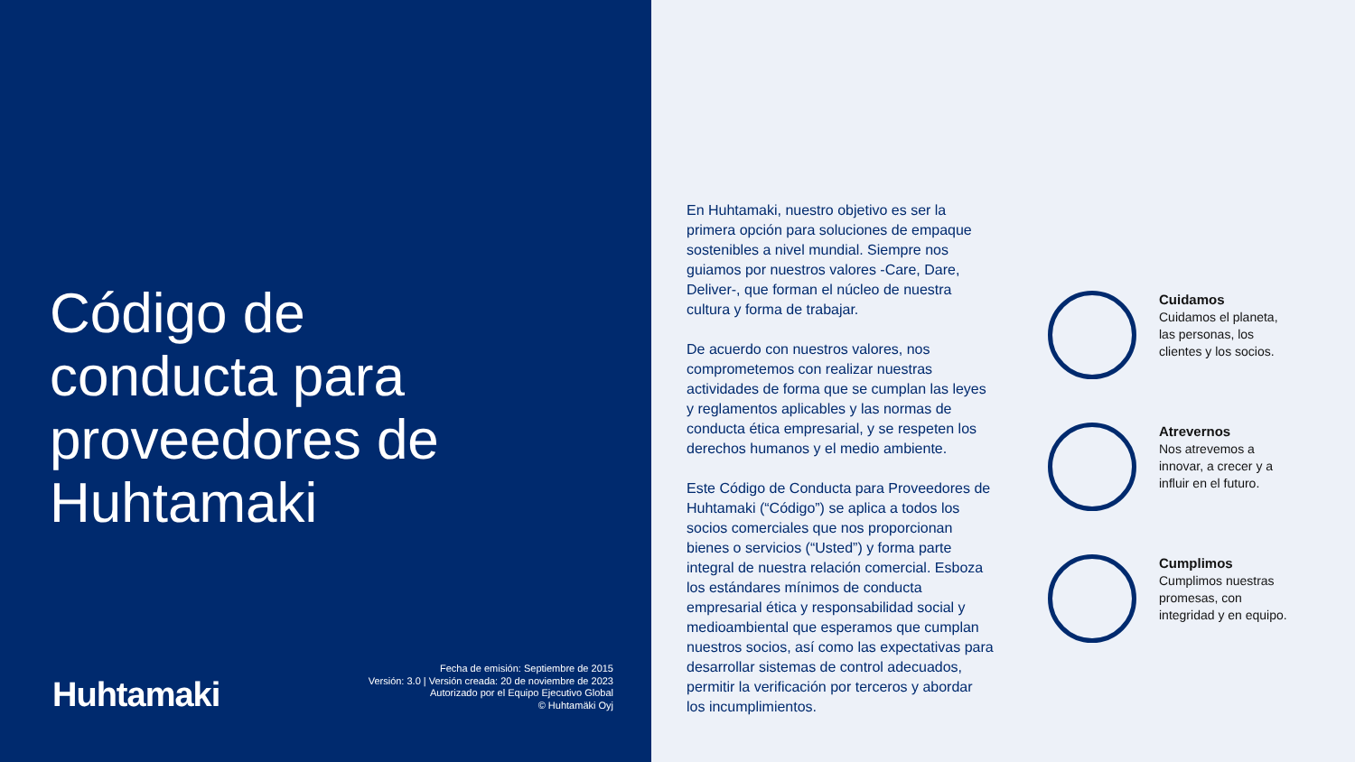Código de
conducta para
proveedores de
Huhtamaki
Huhtamaki
Fecha de emisión: Septiembre de 2015
Versión: 3.0 | Versión creada: 20 de noviembre de 2023
Autorizado por el Equipo Ejecutivo Global
© Huhtamäki Oyj
En Huhtamaki, nuestro objetivo es ser la primera opción para soluciones de empaque sostenibles a nivel mundial. Siempre nos guiamos por nuestros valores -Care, Dare, Deliver-, que forman el núcleo de nuestra cultura y forma de trabajar.
De acuerdo con nuestros valores, nos comprometemos con realizar nuestras actividades de forma que se cumplan las leyes y reglamentos aplicables y las normas de conducta ética empresarial, y se respeten los derechos humanos y el medio ambiente.
Este Código de Conducta para Proveedores de Huhtamaki (“Código”) se aplica a todos los socios comerciales que nos proporcionan bienes o servicios (“Usted”) y forma parte integral de nuestra relación comercial. Esboza los estándares mínimos de conducta empresarial ética y responsabilidad social y medioambiental que esperamos que cumplan nuestros socios, así como las expectativas para desarrollar sistemas de control adecuados, permitir la verificación por terceros y abordar los incumplimientos.
Cuidamos
Cuidamos el planeta,
las personas, los
clientes y los socios.
Atrevernos
Nos atrevemos a
innovar, a crecer y a
influir en el futuro.
Cumplimos
Cumplimos nuestras
promesas, con
integridad y en equipo.